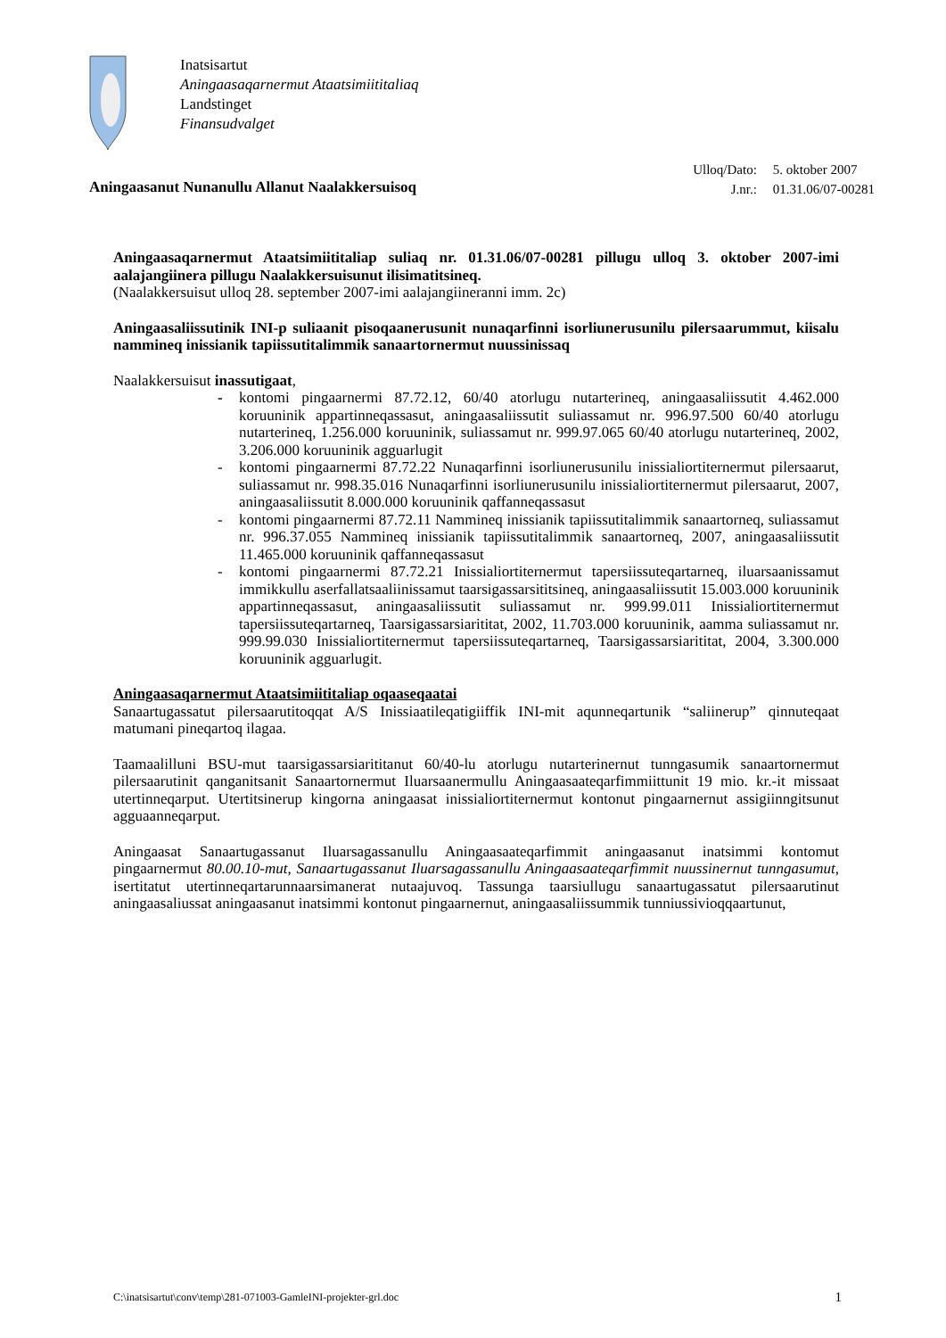Inatsisartut
Aningaasaqarnermut Ataatsimiititaliaq
Landstinget
Finansudvalget
Aningaasanut Nunanullu Allanut Naalakkersuisoq
| Ulloq/Dato: | 5. oktober 2007 |
| J.nr.: | 01.31.06/07-00281 |
Aningaasaqarnermut Ataatsimiititaliap suliaq nr. 01.31.06/07-00281 pillugu ulloq 3. oktober 2007-imi aalajangiinera pillugu Naalakkersuisunut ilisimatitsineq.
(Naalakkersuisut ulloq 28. september 2007-imi aalajangiineranni imm. 2c)
Aningaasaliissutinik INI-p suliaanit pisoqaanerusunit nunaqarfinni isorliunerusunilu pilersaarummut, kiisalu nammineq inissianik tapiissutitalimmik sanaartornermut nuussinissaq
Naalakkersuisut inassutigaat,
- kontomi pingaarnermi 87.72.12, 60/40 atorlugu nutarterineq, aningaasaliissutit 4.462.000 koruuninik appartinneqassasut, aningaasaliissutit suliassamut nr. 996.97.500 60/40 atorlugu nutarterineq, 1.256.000 koruuninik, suliassamut nr. 999.97.065 60/40 atorlugu nutarterineq, 2002, 3.206.000 koruuninik agguarlugit
- kontomi pingaarnermi 87.72.22 Nunaqarfinni isorliunerusunilu inissialiortiternermut pilersaarut, suliassamut nr. 998.35.016 Nunaqarfinni isorliunerusunilu inissialiortiternermut pilersaarut, 2007, aningaasaliissutit 8.000.000 koruuninik qaffanneqassasut
- kontomi pingaarnermi 87.72.11 Nammineq inissianik tapiissutitalimmik sanaartorneq, suliassamut nr. 996.37.055 Nammineq inissianik tapiissutitalimmik sanaartorneq, 2007, aningaasaliissutit 11.465.000 koruuninik qaffanneqassasut
- kontomi pingaarnermi 87.72.21 Inissialiortiternermut tapersiissuteqartarneq, iluarsaanissamut immikkullu aserfallatsaaliinissamut taarsigassarsititsineq, aningaasaliissutit 15.003.000 koruuninik appartinneqassasut, aningaasaliissutit suliassamut nr. 999.99.011 Inissialiortiternermut tapersiissuteqartarneq, Taarsigassarsiarititat, 2002, 11.703.000 koruuninik, aamma suliassamut nr. 999.99.030 Inissialiortiternermut tapersiissuteqartarneq, Taarsigassarsiarititat, 2004, 3.300.000 koruuninik agguarlugit.
Aningaasaqarnermut Ataatsimiititaliap oqaaseqaatai
Sanaartugassatut pilersaarutitoqqat A/S Inissiaatileqatigiiffik INI-mit aqunneqartunik “saliinerup” qinnuteqaat matumani pineqartoq ilagaa.
Taamaalilluni BSU-mut taarsigassarsiarititanut 60/40-lu atorlugu nutarterinernut tunngasumik sanaartornermut pilersaarutinit qanganitsanit Sanaartornermut Iluarsaanermullu Aningaasaateqarfimmiittunit 19 mio. kr.-it missaat utertinneqarput. Utertitsinerup kingorna aningaasat inissialiortiternermut kontonut pingaarnernut assigiinngitsunut agguaanneqarput.
Aningaasat Sanaartugassanut Iluarsagassanullu Aningaasaateqarfimmit aningaasanut inatsimmi kontomut pingaarnermut 80.00.10-mut, Sanaartugassanut Iluarsagassanullu Aningaasaateqarfimmit nuussinernut tunngasumut, isertitatut utertinneqartarunnaarsimanerat nutaajuvoq. Tassunga taarsiullugu sanaartugassatut pilersaarutinut aningaasaliussat aningaasanut inatsimmi kontonut pingaarnernut, aningaasaliissummik tunniussivioqqaartunut,
C:\inatsisartut\conv\temp\281-071003-GamleINI-projekter-grl.doc 1